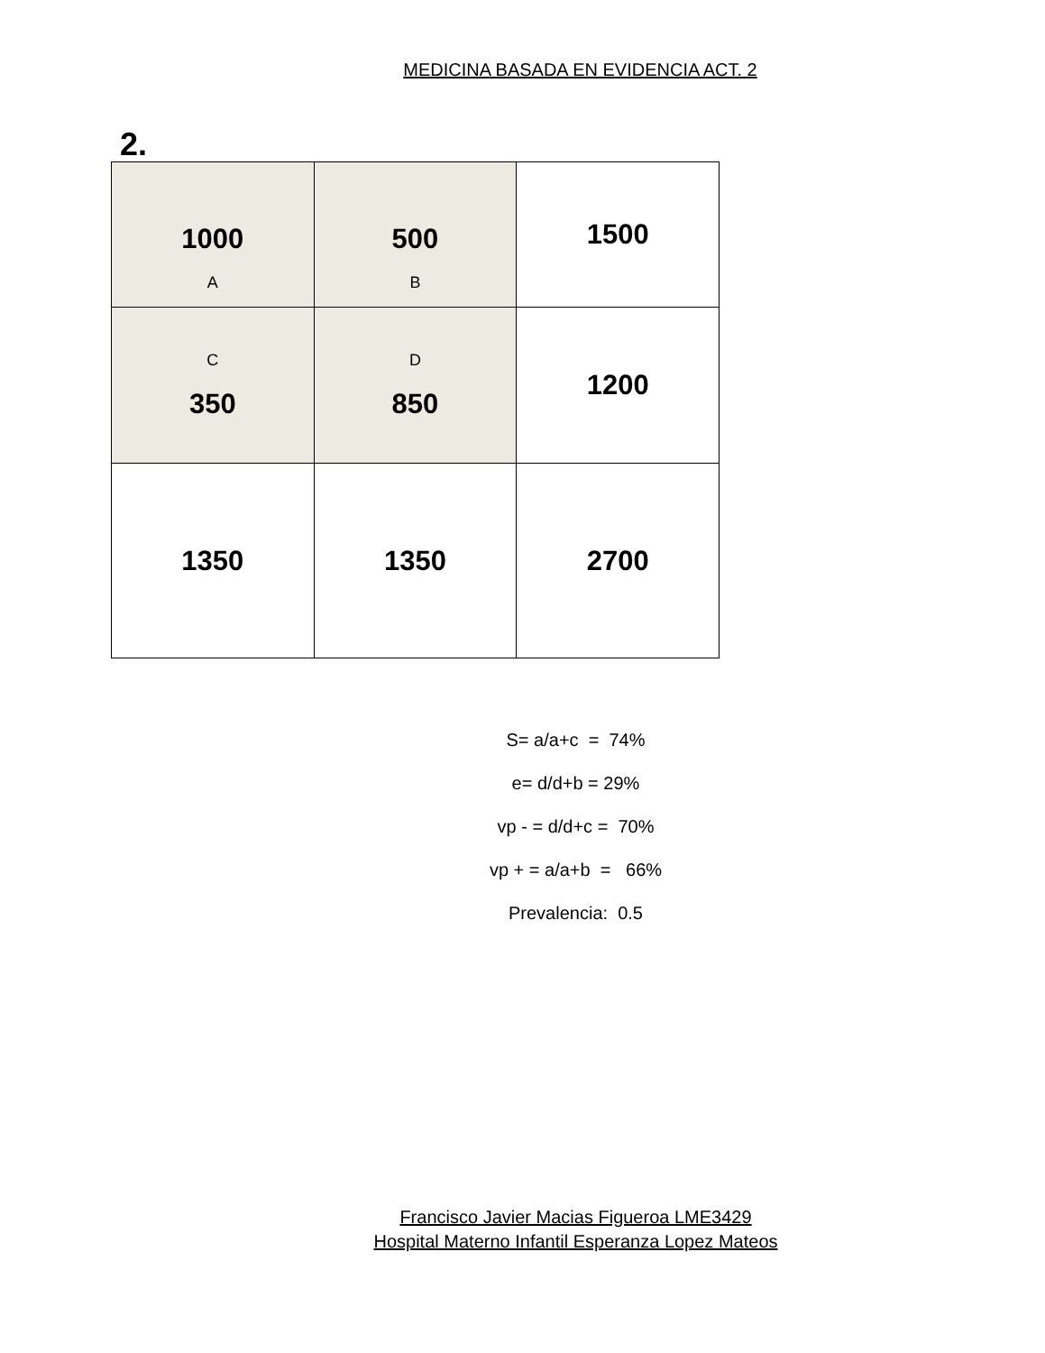MEDICINA BASADA EN EVIDENCIA ACT. 2
2.
| 1000 A | 500 B | 1500 |
| C 350 | D 850 | 1200 |
| 1350 | 1350 | 2700 |
S= a/a+c = 74%
e= d/d+b = 29%
vp - = d/d+c = 70%
vp + = a/a+b = 66%
Prevalencia: 0.5
Francisco Javier Macias Figueroa LME3429
Hospital Materno Infantil Esperanza Lopez Mateos